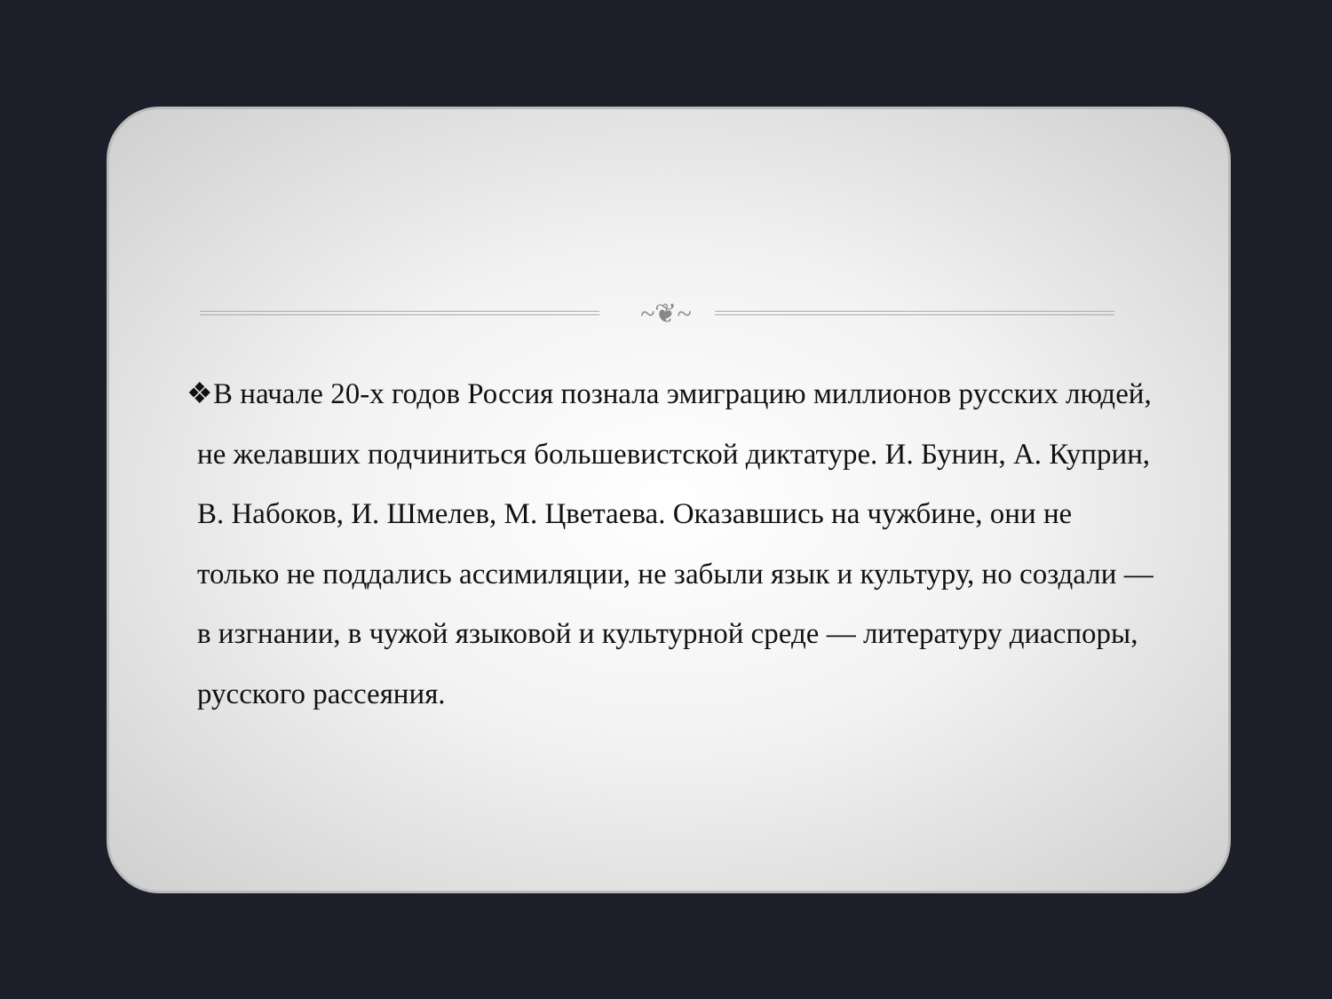~❦~
❖В начале 20-х годов Россия познала эмиграцию миллионов русских людей, не желавших подчиниться большевистской диктатуре. И. Бунин, А. Куприн, В. Набоков, И. Шмелев, М. Цветаева. Оказавшись на чужбине, они не только не поддались ассимиляции, не забыли язык и культуру, но создали — в изгнании, в чужой языковой и культурной среде — литературу диаспоры, русского рассеяния.